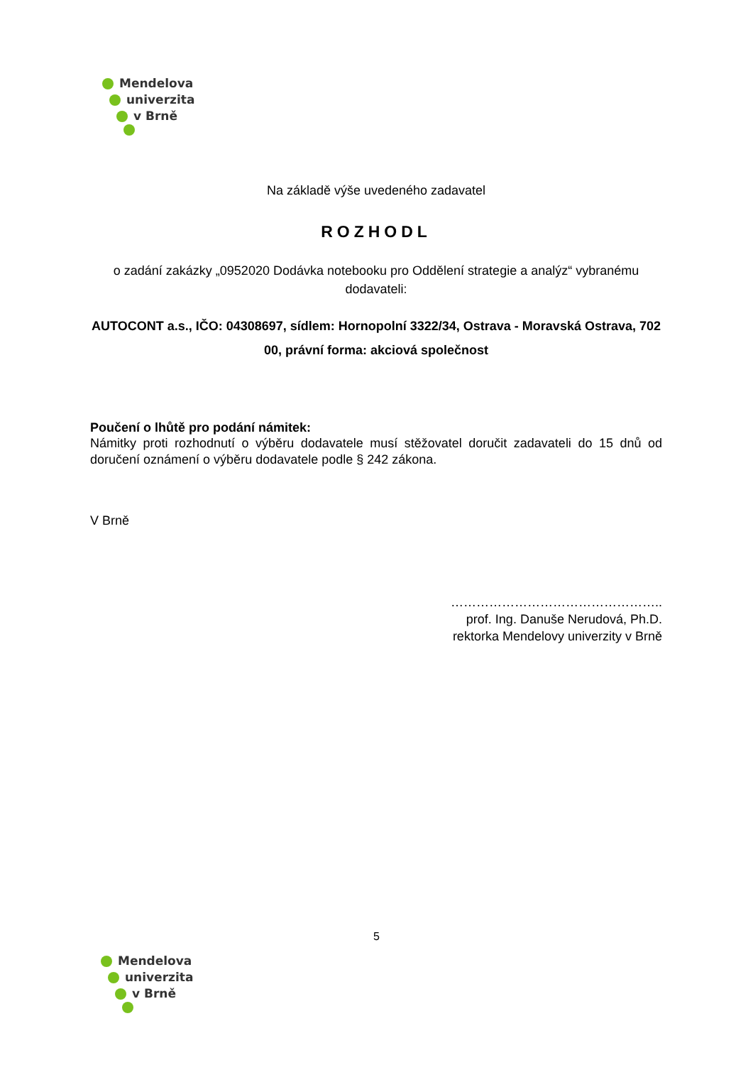Mendelova
univerzita
v Brně
Na základě výše uvedeného zadavatel
ROZHODL
o zadání zakázky „0952020 Dodávka notebooku pro Oddělení strategie a analýz“ vybranému dodavateli:
AUTOCONT a.s., IČO: 04308697, sídlem: Hornopolní 3322/34, Ostrava - Moravská Ostrava, 702 00, právní forma: akciová společnost
Poučení o lhůtě pro podání námitek:
Námitky proti rozhodnutí o výběru dodavatele musí stěžovatel doručit zadavateli do 15 dnů od doručení oznámení o výběru dodavatele podle § 242 zákona.
V Brně
…………………………………………..
prof. Ing. Danuše Nerudová, Ph.D.
rektorka Mendelovy univerzity v Brně
5
Mendelova
univerzita
v Brně